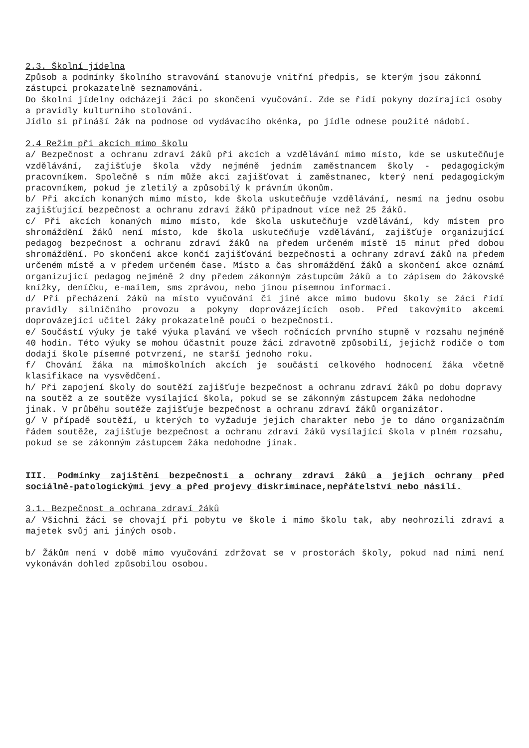2.3. Školní jídelna
Způsob a podmínky školního stravování stanovuje vnitřní předpis, se kterým jsou zákonní zástupci prokazatelně seznamováni.
Do školní jídelny odcházejí žáci po skončení vyučování. Zde se řídí pokyny dozírající osoby a pravidly kulturního stolování.
Jídlo si přináší žák na podnose od vydávacího okénka, po jídle odnese použité nádobí.
2.4 Režim při akcích mimo školu
a/ Bezpečnost a ochranu zdraví žáků při akcích a vzdělávání mimo místo, kde se uskutečňuje vzdělávání, zajišťuje škola vždy nejméně jedním zaměstnancem školy - pedagogickým pracovníkem. Společně s ním může akci zajišťovat i zaměstnanec, který není pedagogickým pracovníkem, pokud je zletilý a způsobilý k právním úkonům.
b/ Při akcích konaných mimo místo, kde škola uskutečňuje vzdělávání, nesmí na jednu osobu zajišťující bezpečnost a ochranu zdraví žáků připadnout více než 25 žáků.
c/ Při akcích konaných mimo místo, kde škola uskutečňuje vzdělávání, kdy místem pro shromáždění žáků není místo, kde škola uskutečňuje vzdělávání, zajišťuje organizující pedagog bezpečnost a ochranu zdraví žáků na předem určeném místě 15 minut před dobou shromáždění. Po skončení akce končí zajišťování bezpečnosti a ochrany zdraví žáků na předem určeném místě a v předem určeném čase. Místo a čas shromáždění žáků a skončení akce oznámí organizující pedagog nejméně 2 dny předem zákonným zástupcům žáků a to zápisem do žákovské knížky, deníčku, e-mailem, sms zprávou, nebo jinou písemnou informací.
d/ Při přecházení žáků na místo vyučování či jiné akce mimo budovu školy se žáci řídí pravidly silničního provozu a pokyny doprovázejících osob. Před takovýmito akcemi doprovázející učitel žáky prokazatelně poučí o bezpečnosti.
e/ Součástí výuky je také výuka plavání ve všech ročnících prvního stupně v rozsahu nejméně 40 hodin. Této výuky se mohou účastnit pouze žáci zdravotně způsobilí, jejichž rodiče o tom dodají škole písemné potvrzení, ne starší jednoho roku.
f/ Chování žáka na mimoškolních akcích je součástí celkového hodnocení žáka včetně klasifikace na vysvědčení.
h/ Při zapojení školy do soutěží zajišťuje bezpečnost a ochranu zdraví žáků po dobu dopravy na soutěž a ze soutěže vysílající škola, pokud se se zákonným zástupcem žáka nedohodne jinak. V průběhu soutěže zajišťuje bezpečnost a ochranu zdraví žáků organizátor.
g/ V případě soutěží, u kterých to vyžaduje jejich charakter nebo je to dáno organizačním řádem soutěže, zajišťuje bezpečnost a ochranu zdraví žáků vysílající škola v plném rozsahu, pokud se se zákonným zástupcem žáka nedohodne jinak.
III. Podmínky zajištění bezpečnosti a ochrany zdraví žáků a jejich ochrany před sociálně-patologickými jevy a před projevy diskriminace,nepřátelství nebo násilí.
3.1. Bezpečnost a ochrana zdraví žáků
a/ Všichni žáci se chovají při pobytu ve škole i mimo školu tak, aby neohrozili zdraví a majetek svůj ani jiných osob.
b/ Žákům není v době mimo vyučování zdržovat se v prostorách školy, pokud nad nimi není vykonáván dohled způsobilou osobou.